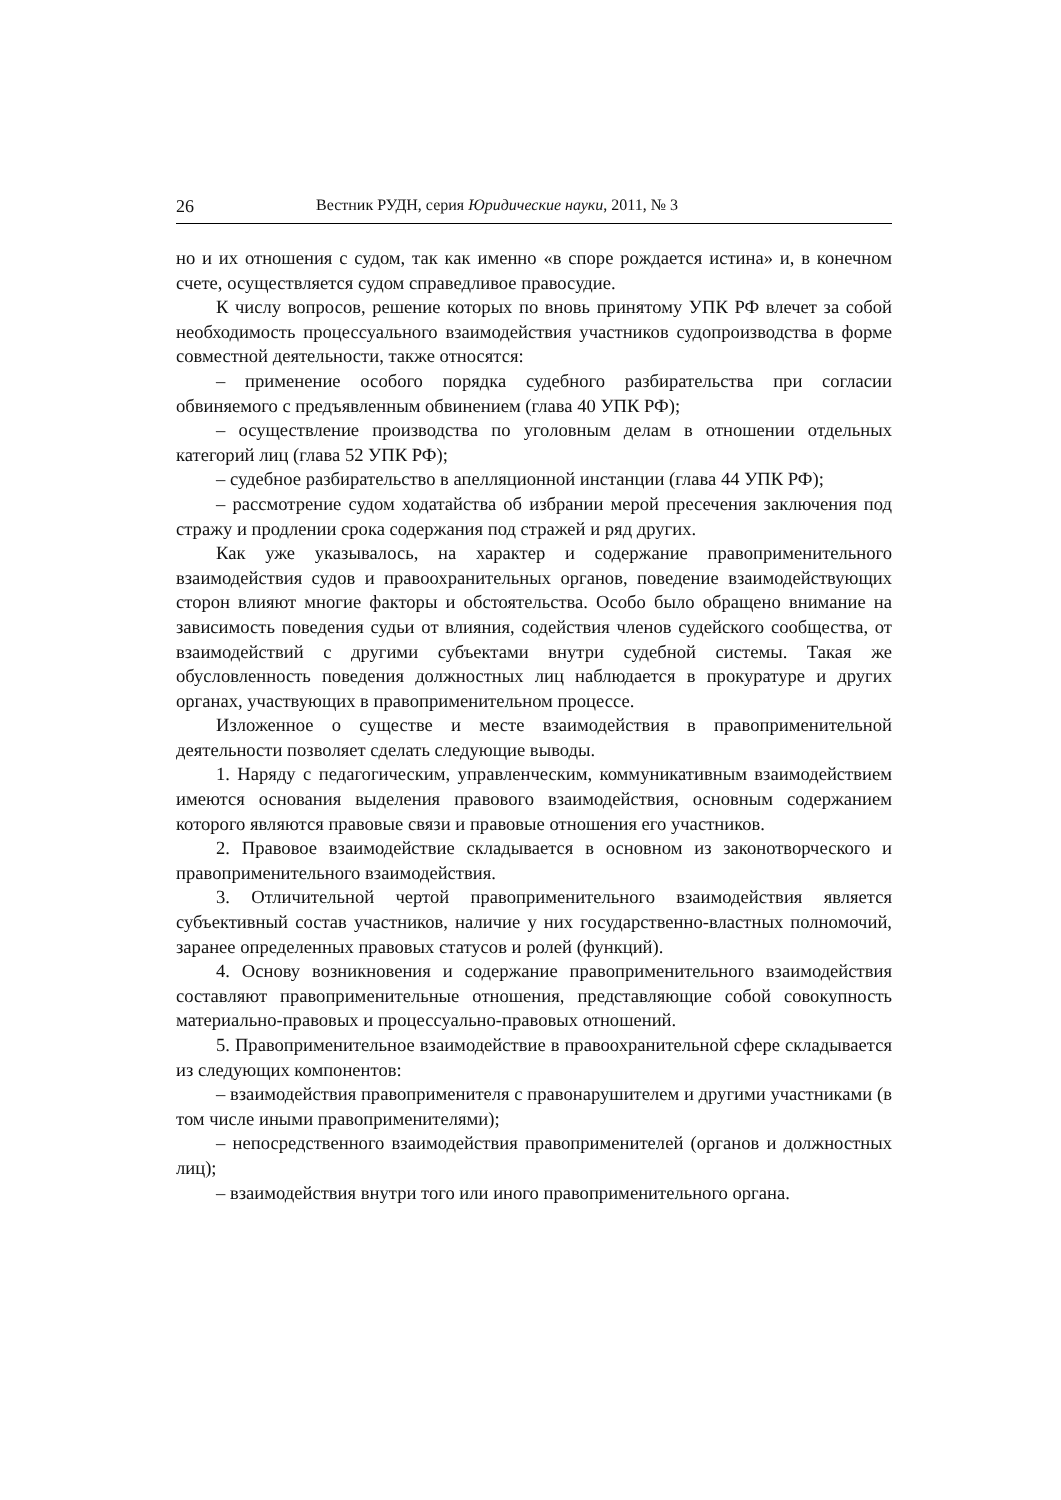26 Вестник РУДН, серия Юридические науки, 2011, № 3
но и их отношения с судом, так как именно «в споре рождается истина» и, в конечном счете, осуществляется судом справедливое правосудие.
К числу вопросов, решение которых по вновь принятому УПК РФ влечет за собой необходимость процессуального взаимодействия участников судопроизводства в форме совместной деятельности, также относятся:
– применение особого порядка судебного разбирательства при согласии обвиняемого с предъявленным обвинением (глава 40 УПК РФ);
– осуществление производства по уголовным делам в отношении отдельных категорий лиц (глава 52 УПК РФ);
– судебное разбирательство в апелляционной инстанции (глава 44 УПК РФ);
– рассмотрение судом ходатайства об избрании мерой пресечения заключения под стражу и продлении срока содержания под стражей и ряд других.
Как уже указывалось, на характер и содержание правоприменительного взаимодействия судов и правоохранительных органов, поведение взаимодействующих сторон влияют многие факторы и обстоятельства. Особо было обращено внимание на зависимость поведения судьи от влияния, содействия членов судейского сообщества, от взаимодействий с другими субъектами внутри судебной системы. Такая же обусловленность поведения должностных лиц наблюдается в прокуратуре и других органах, участвующих в правоприменительном процессе.
Изложенное о существе и месте взаимодействия в правоприменительной деятельности позволяет сделать следующие выводы.
1. Наряду с педагогическим, управленческим, коммуникативным взаимодействием имеются основания выделения правового взаимодействия, основным содержанием которого являются правовые связи и правовые отношения его участников.
2. Правовое взаимодействие складывается в основном из законотворческого и правоприменительного взаимодействия.
3. Отличительной чертой правоприменительного взаимодействия является субъективный состав участников, наличие у них государственно-властных полномочий, заранее определенных правовых статусов и ролей (функций).
4. Основу возникновения и содержание правоприменительного взаимодействия составляют правоприменительные отношения, представляющие собой совокупность материально-правовых и процессуально-правовых отношений.
5. Правоприменительное взаимодействие в правоохранительной сфере складывается из следующих компонентов:
– взаимодействия правоприменителя с правонарушителем и другими участниками (в том числе иными правоприменителями);
– непосредственного взаимодействия правоприменителей (органов и должностных лиц);
– взаимодействия внутри того или иного правоприменительного органа.